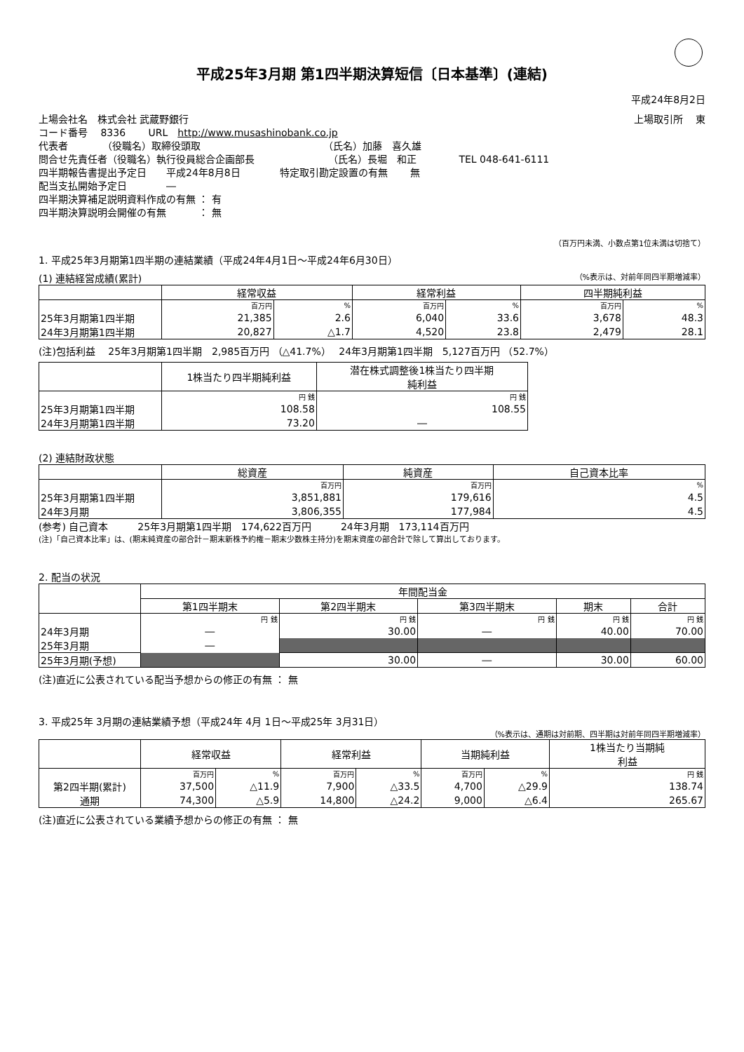平成25年3月期 第1四半期決算短信〔日本基準〕(連結)
平成24年8月2日
上場会社名　株式会社 武蔵野銀行 上場取引所　 東
コード番号　 8336　　 URL　http://www.musashinobank.co.jp
代表者　　　　（役職名）取締役頭取　　　　　　　　　　　　　（氏名）加藤　喜久雄
問合せ先責任者（役職名）執行役員総合企画部長　　　　　　　　（氏名）長堀　和正　　　　 TEL 048-641-6111
四半期報告書提出予定日　　平成24年8月8日　　　　特定取引勘定設置の有無　　 無
配当支払開始予定日　　　　―
四半期決算補足説明資料作成の有無 ： 有
四半期決算説明会開催の有無　　　 ： 無
（百万円未満、小数点第1位未満は切捨て）
1. 平成25年3月期第1四半期の連結業績（平成24年4月1日～平成24年6月30日）
(1) 連結経営成績(累計) （%表示は、対前年同四半期増減率）
| | 経常収益 | | 経常利益 | | 四半期純利益 | |
| --- | --- | --- | --- | --- | --- | --- |
| | 百万円 | % | 百万円 | % | 百万円 | % |
| 25年3月期第1四半期 | 21,385 | 2.6 | 6,040 | 33.6 | 3,678 | 48.3 |
| 24年3月期第1四半期 | 20,827 | △1.7 | 4,520 | 23.8 | 2,479 | 28.1 |
(注)包括利益　 25年3月期第1四半期　2,985百万円 （△41.7%）　 24年3月期第1四半期　5,127百万円 （52.7%）
| | 1株当たり四半期純利益 | 潜在株式調整後1株当たり四半期 純利益 |
| --- | --- | --- |
| | 円 銭 | 円 銭 |
| 25年3月期第1四半期 | 108.58 | 108.55 |
| 24年3月期第1四半期 | 73.20 | ― |
(2) 連結財政状態
| | 総資産 | 純資産 | 自己資本比率 |
| --- | --- | --- | --- |
| | 百万円 | 百万円 | % |
| 25年3月期第1四半期 | 3,851,881 | 179,616 | 4.5 |
| 24年3月期 | 3,806,355 | 177,984 | 4.5 |
(参考) 自己資本　　　25年3月期第1四半期　174,622百万円　　　24年3月期　173,114百万円
(注)「自己資本比率」は、(期末純資産の部合計－期末新株予約権－期末少数株主持分)を期末資産の部合計で除して算出しております。
2. 配当の状況
| | 年間配当金 | | | | |
| --- | --- | --- | --- | --- | --- |
| | 第1四半期末 | 第2四半期末 | 第3四半期末 | 期末 | 合計 |
| | 円 銭 | 円 銭 | 円 銭 | 円 銭 | 円 銭 |
| 24年3月期 | ― | 30.00 | ― | 40.00 | 70.00 |
| 25年3月期 | ― | | | | |
| 25年3月期(予想) | | 30.00 | ― | 30.00 | 60.00 |
(注)直近に公表されている配当予想からの修正の有無 ： 無
3. 平成25年 3月期の連結業績予想（平成24年 4月 1日～平成25年 3月31日）
（%表示は、通期は対前期、四半期は対前年同四半期増減率）
| | 経常収益 | | 経常利益 | | 当期純利益 | | 1株当たり当期純 利益 |
| --- | --- | --- | --- | --- | --- | --- | --- |
| | 百万円 | % | 百万円 | % | 百万円 | % | 円 銭 |
| 第2四半期(累計) | 37,500 | △11.9 | 7,900 | △33.5 | 4,700 | △29.9 | 138.74 |
| 通期 | 74,300 | △5.9 | 14,800 | △24.2 | 9,000 | △6.4 | 265.67 |
(注)直近に公表されている業績予想からの修正の有無 ： 無